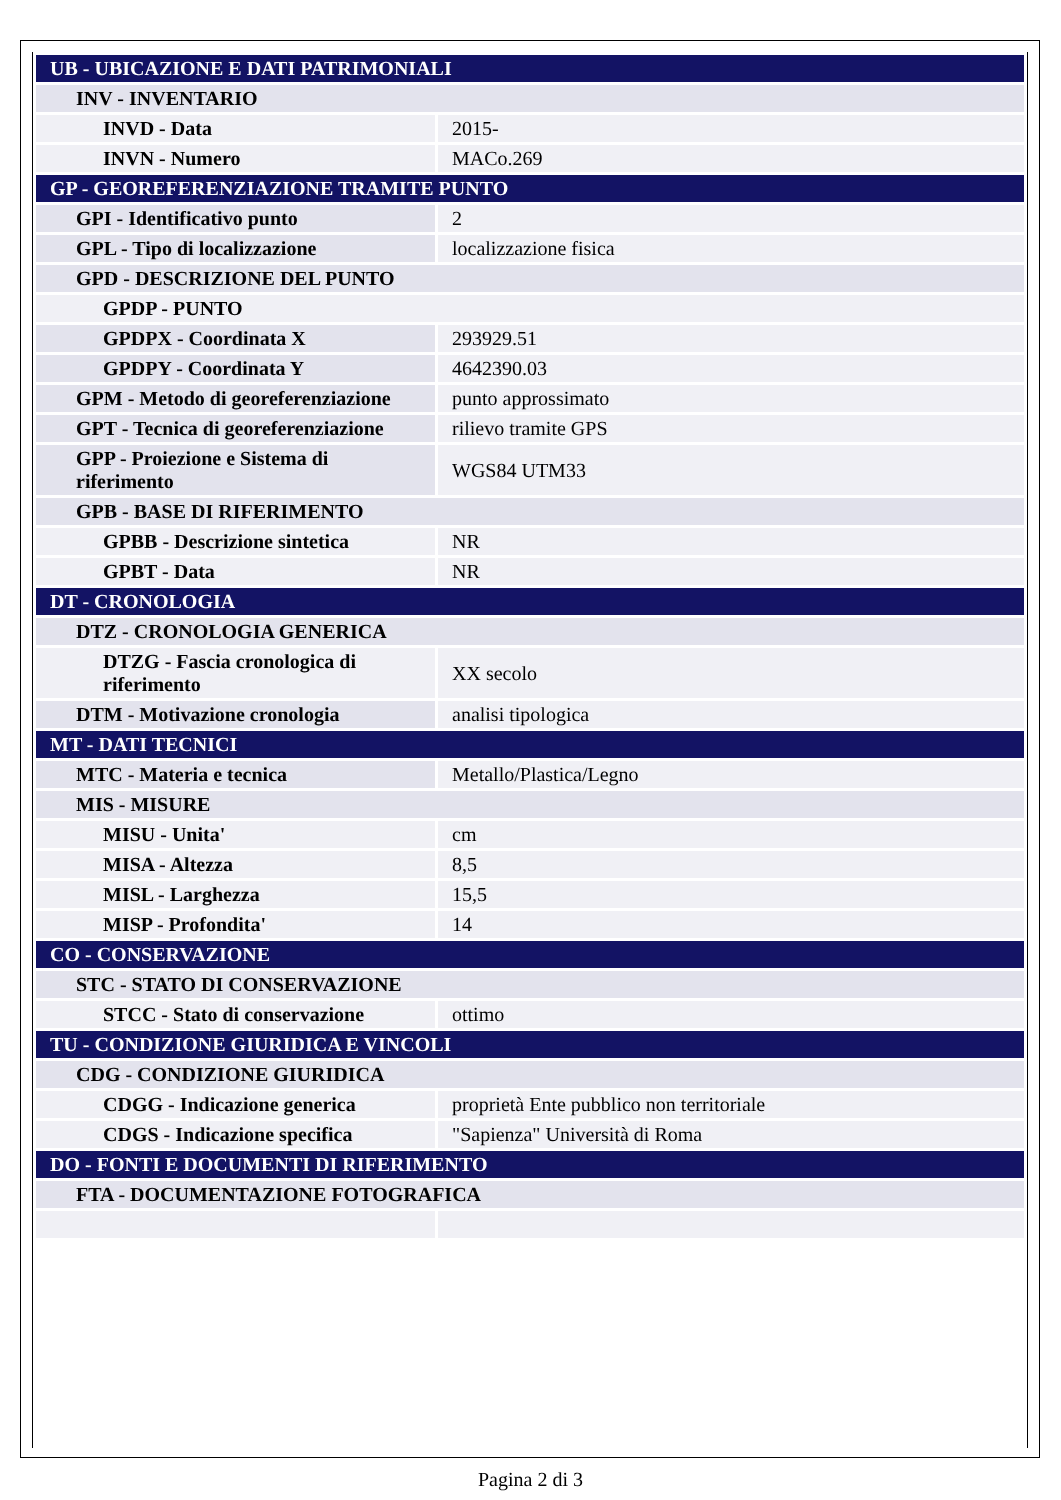| UB - UBICAZIONE E DATI PATRIMONIALI | |
| INV - INVENTARIO | |
| INVD - Data | 2015- |
| INVN - Numero | MACo.269 |
| GP - GEOREFERENZIAZIONE TRAMITE PUNTO | |
| GPI - Identificativo punto | 2 |
| GPL - Tipo di localizzazione | localizzazione fisica |
| GPD - DESCRIZIONE DEL PUNTO | |
| GPDP - PUNTO | |
| GPDPX - Coordinata X | 293929.51 |
| GPDPY - Coordinata Y | 4642390.03 |
| GPM - Metodo di georeferenziazione | punto approssimato |
| GPT - Tecnica di georeferenziazione | rilievo tramite GPS |
| GPP - Proiezione e Sistema di riferimento | WGS84 UTM33 |
| GPB - BASE DI RIFERIMENTO | |
| GPBB - Descrizione sintetica | NR |
| GPBT - Data | NR |
| DT - CRONOLOGIA | |
| DTZ - CRONOLOGIA GENERICA | |
| DTZG - Fascia cronologica di riferimento | XX secolo |
| DTM - Motivazione cronologia | analisi tipologica |
| MT - DATI TECNICI | |
| MTC - Materia e tecnica | Metallo/Plastica/Legno |
| MIS - MISURE | |
| MISU - Unita' | cm |
| MISA - Altezza | 8,5 |
| MISL - Larghezza | 15,5 |
| MISP - Profondita' | 14 |
| CO - CONSERVAZIONE | |
| STC - STATO DI CONSERVAZIONE | |
| STCC - Stato di conservazione | ottimo |
| TU - CONDIZIONE GIURIDICA E VINCOLI | |
| CDG - CONDIZIONE GIURIDICA | |
| CDGG - Indicazione generica | proprietà Ente pubblico non territoriale |
| CDGS - Indicazione specifica | "Sapienza" Università di Roma |
| DO - FONTI E DOCUMENTI DI RIFERIMENTO | |
| FTA - DOCUMENTAZIONE FOTOGRAFICA | |
Pagina 2 di 3